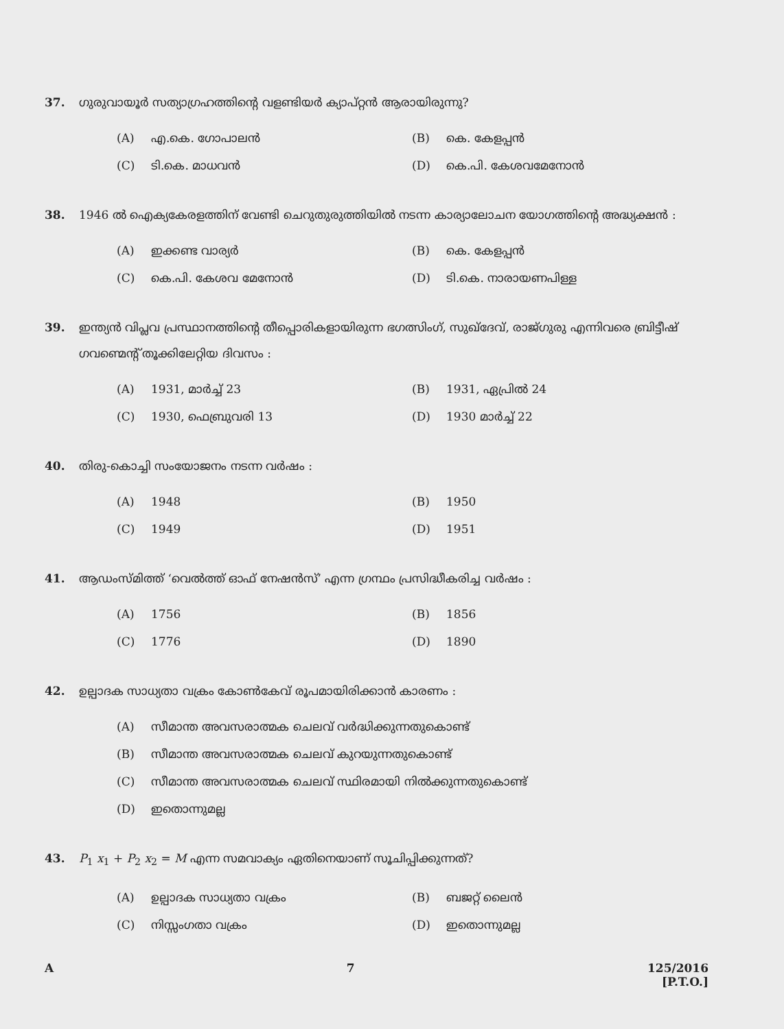37. ഗുരുവായൂർ സത്യാഗ്രഹത്തിന്റെ വളണ്ടിയർ ക്യാപ്റ്റൻ ആരായിരുന്നു?
(A) എ.കെ. ഗോപാലൻ
(B) കെ. കേളപ്പൻ
(C) ടി.കെ. മാധവൻ
(D) കെ.പി. കേശവമേനോൻ
38. 1946 ൽ ഐക്യകേരളത്തിന് വേണ്ടി ചെറുതുരുത്തിയിൽ നടന്ന കാര്യാലോചന യോഗത്തിന്റെ അദ്ധ്യക്ഷൻ :
(A) ഇക്കണ്ട വാര്യർ
(B) കെ. കേളപ്പൻ
(C) കെ.പി. കേശവ മേനോൻ
(D) ടി.കെ. നാരായണപിള്ള
39. ഇന്ത്യൻ വിപ്ലവ പ്രസ്ഥാനത്തിന്റെ തീപ്പൊരികളായിരുന്ന ഭഗത്സിംഗ്, സുഖ്ദേവ്, രാജ്ഗുരു എന്നിവരെ ബ്രിട്ടീഷ് ഗവണ്മെന്റ് തൂക്കിലേറ്റിയ ദിവസം :
(A) 1931, മാർച്ച് 23
(B) 1931, ഏപ്രിൽ 24
(C) 1930, ഫെബ്രുവരി 13
(D) 1930 മാർച്ച് 22
40. തിരു-കൊച്ചി സംയോജനം നടന്ന വർഷം :
(A) 1948
(B) 1950
(C) 1949
(D) 1951
41. ആഡംസ്മിത്ത് ‘വെൽത്ത് ഓഫ് നേഷൻസ്’ എന്ന ഗ്രന്ഥം പ്രസിദ്ധീകരിച്ച വർഷം :
(A) 1756
(B) 1856
(C) 1776
(D) 1890
42. ഉല്പാദക സാധ്യതാ വക്രം കോൺകേവ് രൂപമായിരിക്കാൻ കാരണം :
(A) സീമാന്ത അവസരാത്മക ചെലവ് വർദ്ധിക്കുന്നതുകൊണ്ട്
(B) സീമാന്ത അവസരാത്മക ചെലവ് കുറയുന്നതുകൊണ്ട്
(C) സീമാന്ത അവസരാത്മക ചെലവ് സ്ഥിരമായി നിൽക്കുന്നതുകൊണ്ട്
(D) ഇതൊന്നുമല്ല
43. P<sub>1</sub> x<sub>1</sub> + P<sub>2</sub> x<sub>2</sub> = M എന്ന സമവാക്യം ഏതിനെയാണ് സൂചിപ്പിക്കുന്നത്?
(A) ഉല്പാദക സാധ്യതാ വക്രം
(B) ബജറ്റ് ലൈൻ
(C) നിസ്സംഗതാ വക്രം
(D) ഇതൊന്നുമല്ല
A 7 125/2016
[P.T.O.]